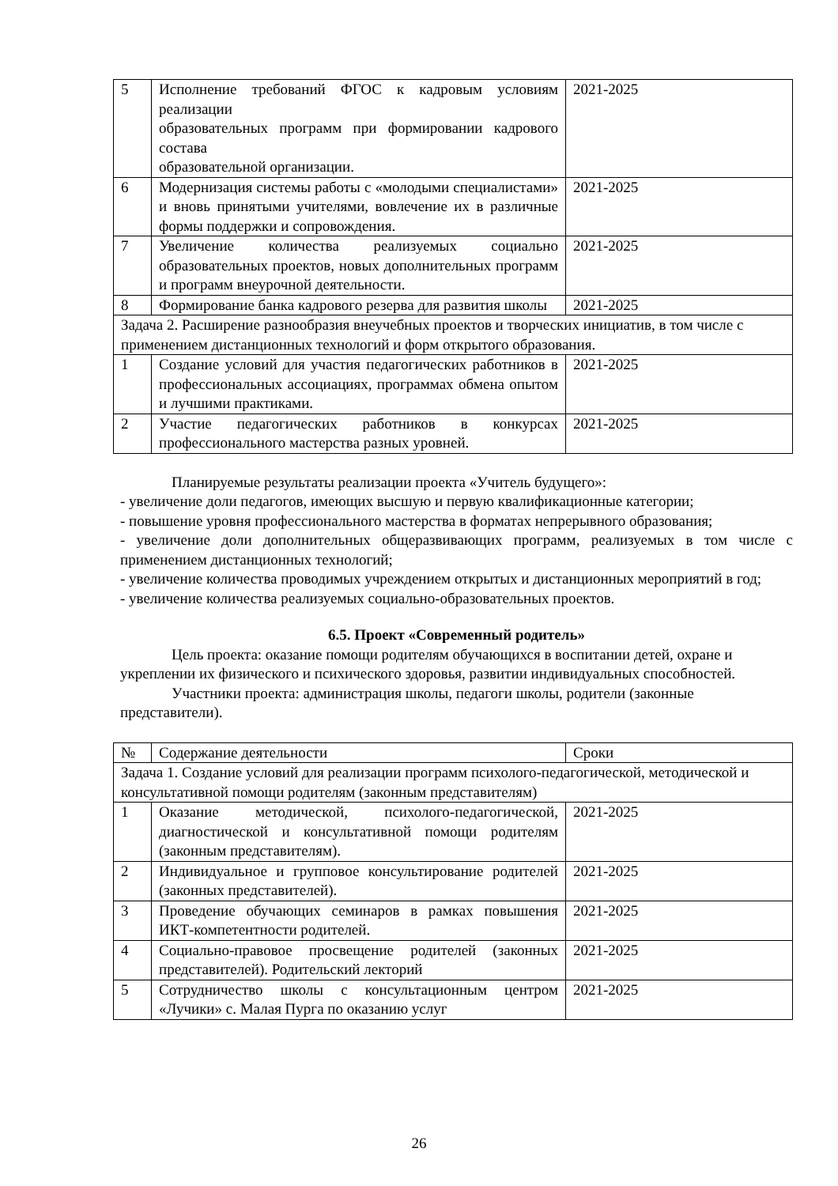| 5 | Исполнение требований ФГОС к кадровым условиям реализации образовательных программ при формировании кадрового состава образовательной организации. | 2021-2025 |
| 6 | Модернизация системы работы с «молодыми специалистами» и вновь принятыми учителями, вовлечение их в различные формы поддержки и сопровождения. | 2021-2025 |
| 7 | Увеличение количества реализуемых социально образовательных проектов, новых дополнительных программ и программ внеурочной деятельности. | 2021-2025 |
| 8 | Формирование банка кадрового резерва для развития школы | 2021-2025 |
| Задача 2. Расширение разнообразия внеучебных проектов и творческих инициатив, в том числе с применением дистанционных технологий и форм открытого образования. | | |
| 1 | Создание условий для участия педагогических работников в профессиональных ассоциациях, программах обмена опытом и лучшими практиками. | 2021-2025 |
| 2 | Участие педагогических работников в конкурсах профессионального мастерства разных уровней. | 2021-2025 |
Планируемые результаты реализации проекта «Учитель будущего»:
- увеличение доли педагогов, имеющих высшую и первую квалификационные категории;
- повышение уровня профессионального мастерства в форматах непрерывного образования;
- увеличение доли дополнительных общеразвивающих программ, реализуемых в том числе с применением дистанционных технологий;
- увеличение количества проводимых учреждением открытых и дистанционных мероприятий в год;
- увеличение количества реализуемых социально-образовательных проектов.
6.5. Проект «Современный родитель»
Цель проекта: оказание помощи родителям обучающихся в воспитании детей, охране и укреплении их физического и психического здоровья, развитии индивидуальных способностей.
Участники проекта: администрация школы, педагоги школы, родители (законные представители).
| № | Содержание деятельности | Сроки |
| Задача 1. Создание условий для реализации программ психолого-педагогической, методической и консультативной помощи родителям (законным представителям) | | |
| 1 | Оказание методической, психолого-педагогической, диагностической и консультативной помощи родителям (законным представителям). | 2021-2025 |
| 2 | Индивидуальное и групповое консультирование родителей (законных представителей). | 2021-2025 |
| 3 | Проведение обучающих семинаров в рамках повышения ИКТ-компетентности родителей. | 2021-2025 |
| 4 | Социально-правовое просвещение родителей (законных представителей). Родительский лекторий | 2021-2025 |
| 5 | Сотрудничество школы с консультационным центром «Лучики» с. Малая Пурга по оказанию услуг | 2021-2025 |
26